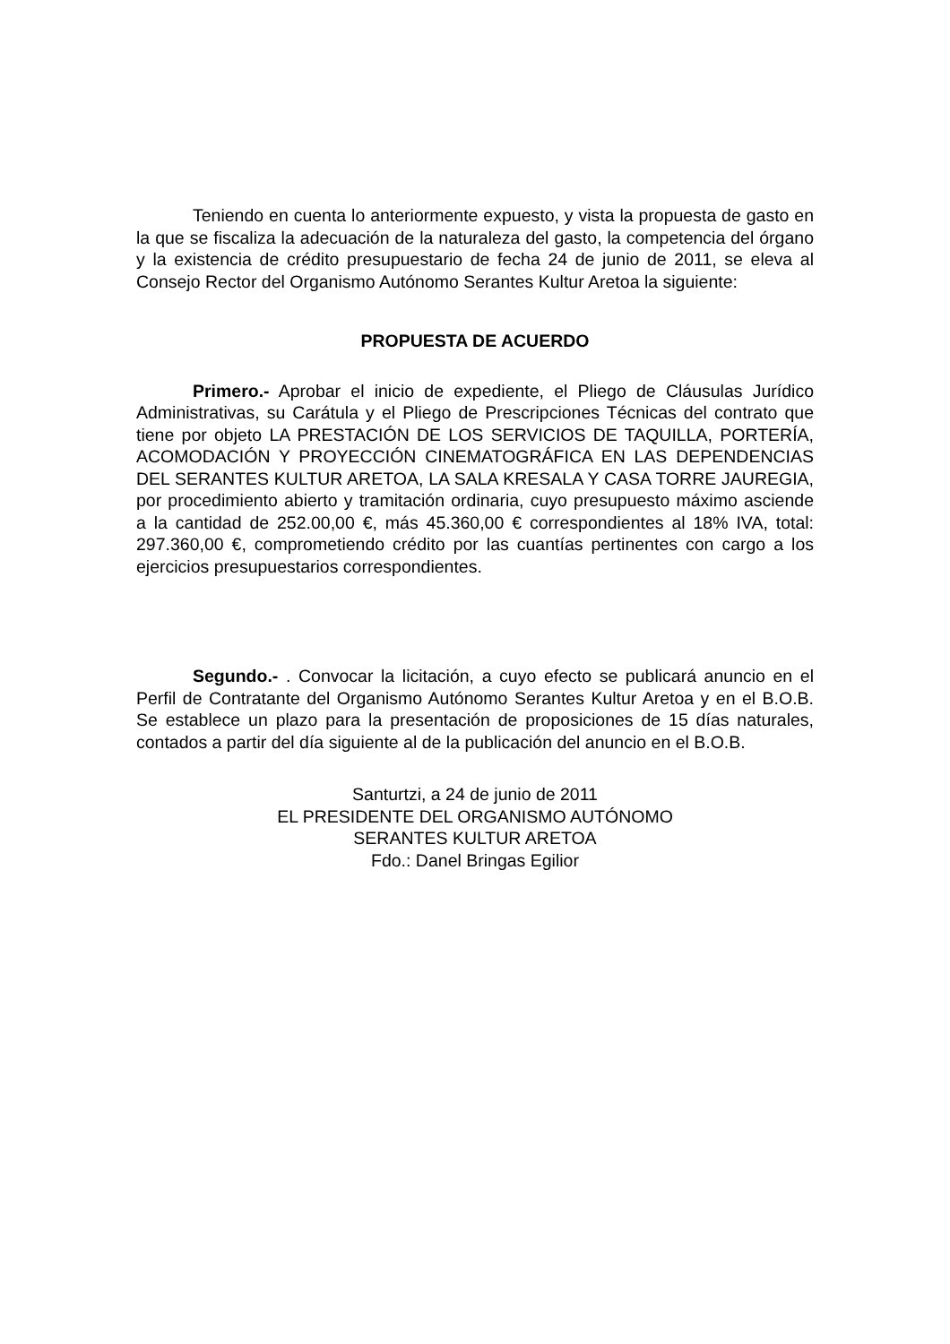Teniendo en cuenta lo anteriormente expuesto, y vista la propuesta de gasto en la que se fiscaliza la adecuación de la naturaleza del gasto, la competencia del órgano y la existencia de crédito presupuestario de fecha 24 de junio de 2011, se eleva al Consejo Rector del Organismo Autónomo Serantes Kultur Aretoa la siguiente:
PROPUESTA DE ACUERDO
Primero.- Aprobar el inicio de expediente, el Pliego de Cláusulas Jurídico Administrativas, su Carátula y el Pliego de Prescripciones Técnicas del contrato que tiene por objeto LA PRESTACIÓN DE LOS SERVICIOS DE TAQUILLA, PORTERÍA, ACOMODACIÓN Y PROYECCIÓN CINEMATOGRÁFICA EN LAS DEPENDENCIAS DEL SERANTES KULTUR ARETOA, LA SALA KRESALA Y CASA TORRE JAUREGIA, por procedimiento abierto y tramitación ordinaria, cuyo presupuesto máximo asciende a la cantidad de 252.00,00 €, más 45.360,00 € correspondientes al 18% IVA, total: 297.360,00 €, comprometiendo crédito por las cuantías pertinentes con cargo a los ejercicios presupuestarios correspondientes.
Segundo.- . Convocar la licitación, a cuyo efecto se publicará anuncio en el Perfil de Contratante del Organismo Autónomo Serantes Kultur Aretoa y en el B.O.B. Se establece un plazo para la presentación de proposiciones de 15 días naturales, contados a partir del día siguiente al de la publicación del anuncio en el B.O.B.
Santurtzi, a 24 de junio de 2011
EL PRESIDENTE DEL ORGANISMO AUTÓNOMO
SERANTES KULTUR ARETOA
Fdo.: Danel Bringas Egilior